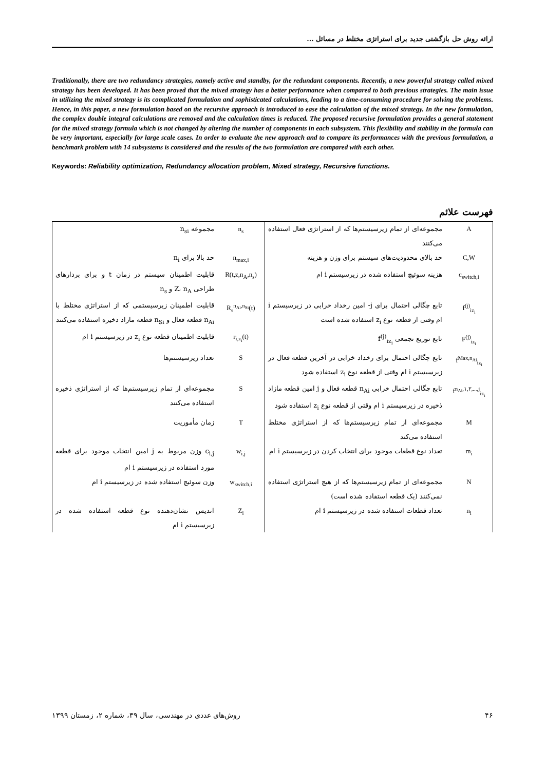ارائه روش حل بازگشتی جدید برای استراتژی مختلط در مسائل ...
Traditionally, there are two redundancy strategies, namely active and standby, for the redundant components. Recently, a new powerful strategy called mixed strategy has been developed. It has been proved that the mixed strategy has a better performance when compared to both previous strategies. The main issue in utilizing the mixed strategy is its complicated formulation and sophisticated calculations, leading to a time-consuming procedure for solving the problems. Hence, in this paper, a new formulation based on the recursive approach is introduced to ease the calculation of the mixed strategy. In the new formulation, the complex double integral calculations are removed and the calculation times is reduced. The proposed recursive formulation provides a general statement for the mixed strategy formula which is not changed by altering the number of components in each subsystem. This flexibility and stability in the formula can be very important, especially for large scale cases. In order to evaluate the new approach and to compare its performances with the previous formulation, a benchmark problem with 14 subsystems is considered and the results of the two formulation are compared with each other.
Keywords: Reliability optimization, Redundancy allocation problem, Mixed strategy, Recursive functions.
فهرست علائم
| A | مجموعه‌ای از تمام زیرسیستم‌ها که از استراتژی فعال استفاده می‌کنند | n<sub>s</sub> | مجموعه n<sub>si</sub> |
| C,W | حد بالای محدودیت‌های سیستم برای وزن و هزینه | n<sub>max,i</sub> | حد بالا برای n<sub>i</sub> |
| c<sub>switch,i</sub> | هزینه سوئیچ استفاده شده در زیرسیستم i ام | R(t,z,n<sub>A</sub>,n<sub>s</sub>) | قابلیت اطمینان سیستم در زمان t و برای بردارهای طراحی Z، n<sub>A</sub> و n<sub>s</sub> |
| f<sup>(j)</sup><sub>iz<sub>i</sub></sub> | تابع چگالی احتمال برای j- امین رخداد خرابی در زیرسیستم i ام وقتی از قطعه نوع z<sub>i</sub> استفاده شده است | R<sub>s</sub><sup>n<sub>Ai</sub>,n<sub>Si</sub></sup>(t) | قابلیت اطمینان زیرسیستمی که از استراتژی مختلط با n<sub>Ai</sub> قطعه فعال و n<sub>Si</sub> قطعه مازاد ذخیره استفاده می‌کنند |
| F<sup>(j)</sup><sub>iz<sub>i</sub></sub> | تابع توزیع تجمعی f<sup>(j)</sup><sub>iz<sub>i</sub></sub> | r<sub>i,z<sub>i</sub></sub>(t) | قابلیت اطمینان قطعه نوع z<sub>i</sub> در زیرسیستم i ام |
| f<sup>Max,n<sub>Ai</sub></sup><sub>iz<sub>i</sub></sub> | تابع چگالی احتمال برای رخداد خرابی در آخرین قطعه فعال در زیرسیستم i ام وقتی از قطعه نوع z<sub>i</sub> استفاده شود | S | تعداد زیرسیستم‌ها |
| f<sup>n<sub>Ai</sub>,۱,۲,...,j</sup><sub>iz<sub>i</sub></sub> | تابع چگالی احتمال خرابی n<sub>Ai</sub> قطعه فعال و j امین قطعه مازاد ذخیره در زیرسیستم i ام وقتی از قطعه نوع z<sub>i</sub> استفاده شود | S | مجموعه‌ای از تمام زیرسیستم‌ها که از استراتژی ذخیره استفاده می‌کنند |
| M | مجموعه‌ای از تمام زیرسیستم‌ها که از استراتژی مختلط استفاده می‌کند | T | زمان مأموریت |
| m<sub>i</sub> | تعداد نوع قطعات موجود برای انتخاب کردن در زیرسیستم i ام | w<sub>i,j</sub> | c<sub>i,j</sub> وزن مربوط به j امین انتخاب موجود برای قطعه مورد استفاده در زیرسیستم i ام |
| N | مجموعه‌ای از تمام زیرسیستم‌ها که از هیچ استراتژی استفاده نمی‌کنند (یک قطعه استفاده شده است) | w<sub>switch,i</sub> | وزن سوئیچ استفاده شده در زیرسیستم i ام |
| n<sub>i</sub> | تعداد قطعات استفاده شده در زیرسیستم i ام | Z<sub>i</sub> | اندیس نشان‌دهنده نوع قطعه استفاده شده در زیرسیستم i ام |
۴۶ روش‌های عددی در مهندسی، سال ۳۹، شماره ۲، زمستان ۱۳۹۹